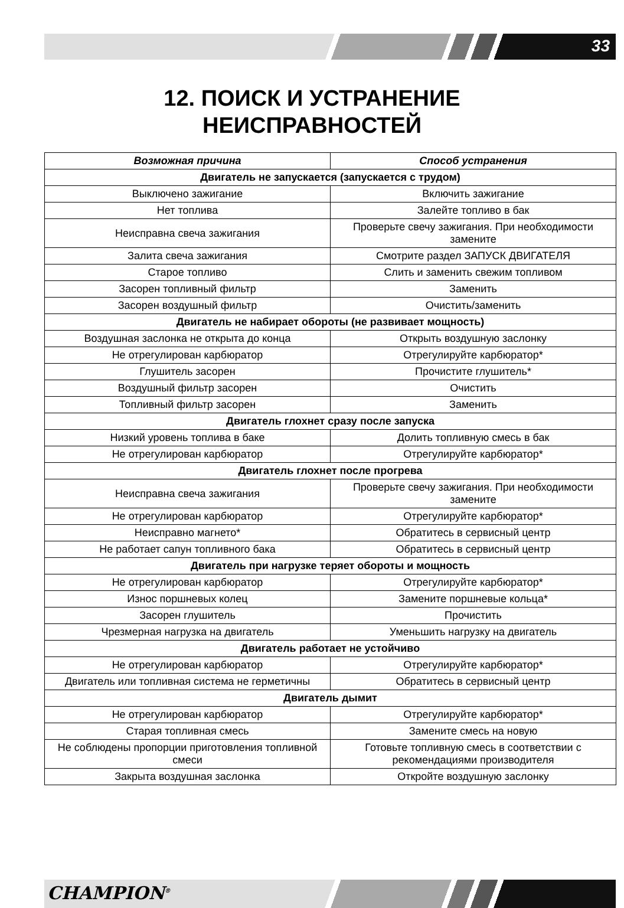33
12. ПОИСК И УСТРАНЕНИЕ
НЕИСПРАВНОСТЕЙ
| Возможная причина | Способ устранения |
| --- | --- |
| Двигатель не запускается (запускается с трудом) | |
| Выключено зажигание | Включить зажигание |
| Нет топлива | Залейте топливо в бак |
| Неисправна свеча зажигания | Проверьте свечу зажигания. При необходимости замените |
| Залита свеча зажигания | Смотрите раздел ЗАПУСК ДВИГАТЕЛЯ |
| Старое топливо | Слить и заменить свежим топливом |
| Засорен топливный фильтр | Заменить |
| Засорен воздушный фильтр | Очистить/заменить |
| Двигатель не набирает обороты (не развивает мощность) | |
| Воздушная заслонка не открыта до конца | Открыть воздушную заслонку |
| Не отрегулирован карбюратор | Отрегулируйте карбюратор* |
| Глушитель засорен | Прочистите глушитель* |
| Воздушный фильтр засорен | Очистить |
| Топливный фильтр засорен | Заменить |
| Двигатель глохнет сразу после запуска | |
| Низкий уровень топлива в баке | Долить топливную смесь в бак |
| Не отрегулирован карбюратор | Отрегулируйте карбюратор* |
| Двигатель глохнет после прогрева | |
| Неисправна свеча зажигания | Проверьте свечу зажигания. При необходимости замените |
| Не отрегулирован карбюратор | Отрегулируйте карбюратор* |
| Неисправно магнето* | Обратитесь в сервисный центр |
| Не работает сапун топливного бака | Обратитесь в сервисный центр |
| Двигатель при нагрузке теряет обороты и мощность | |
| Не отрегулирован карбюратор | Отрегулируйте карбюратор* |
| Износ поршневых колец | Замените поршневые кольца* |
| Засорен глушитель | Прочистить |
| Чрезмерная нагрузка на двигатель | Уменьшить нагрузку на двигатель |
| Двигатель работает не устойчиво | |
| Не отрегулирован карбюратор | Отрегулируйте карбюратор* |
| Двигатель или топливная система не герметичны | Обратитесь в сервисный центр |
| Двигатель дымит | |
| Не отрегулирован карбюратор | Отрегулируйте карбюратор* |
| Старая топливная смесь | Замените смесь на новую |
| Не соблюдены пропорции приготовления топливной смеси | Готовьте топливную смесь в соответствии с рекомендациями производителя |
| Закрыта воздушная заслонка | Откройте воздушную заслонку |
CHAMPION<sup>®</sup>